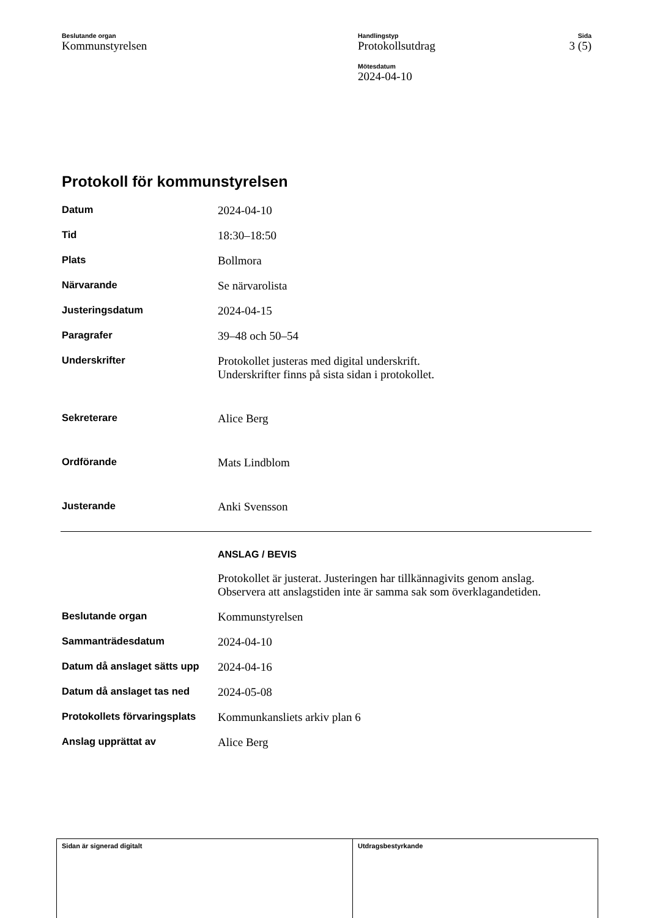Beslutande organ
Kommunstyrelsen
Handlingstyp
Protokollsutdrag
Sida
3 (5)
Mötesdatum
2024-04-10
Protokoll för kommunstyrelsen
| Datum | 2024-04-10 |
| Tid | 18:30–18:50 |
| Plats | Bollmora |
| Närvarande | Se närvarolista |
| Justeringsdatum | 2024-04-15 |
| Paragrafer | 39–48 och 50–54 |
| Underskrifter | Protokollet justeras med digital underskrift. Underskrifter finns på sista sidan i protokollet. |
| Sekreterare | Alice Berg |
| Ordförande | Mats Lindblom |
| Justerande | Anki Svensson |
| | ANSLAG / BEVIS |
| | Protokollet är justerat. Justeringen har tillkännagivits genom anslag. Observera att anslagstiden inte är samma sak som överklagandetiden. |
| Beslutande organ | Kommunstyrelsen |
| Sammanträdesdatum | 2024-04-10 |
| Datum då anslaget sätts upp | 2024-04-16 |
| Datum då anslaget tas ned | 2024-05-08 |
| Protokollets förvaringsplats | Kommunkansliets arkiv plan 6 |
| Anslag upprättat av | Alice Berg |
Sidan är signerad digitalt Utdragsbestyrkande